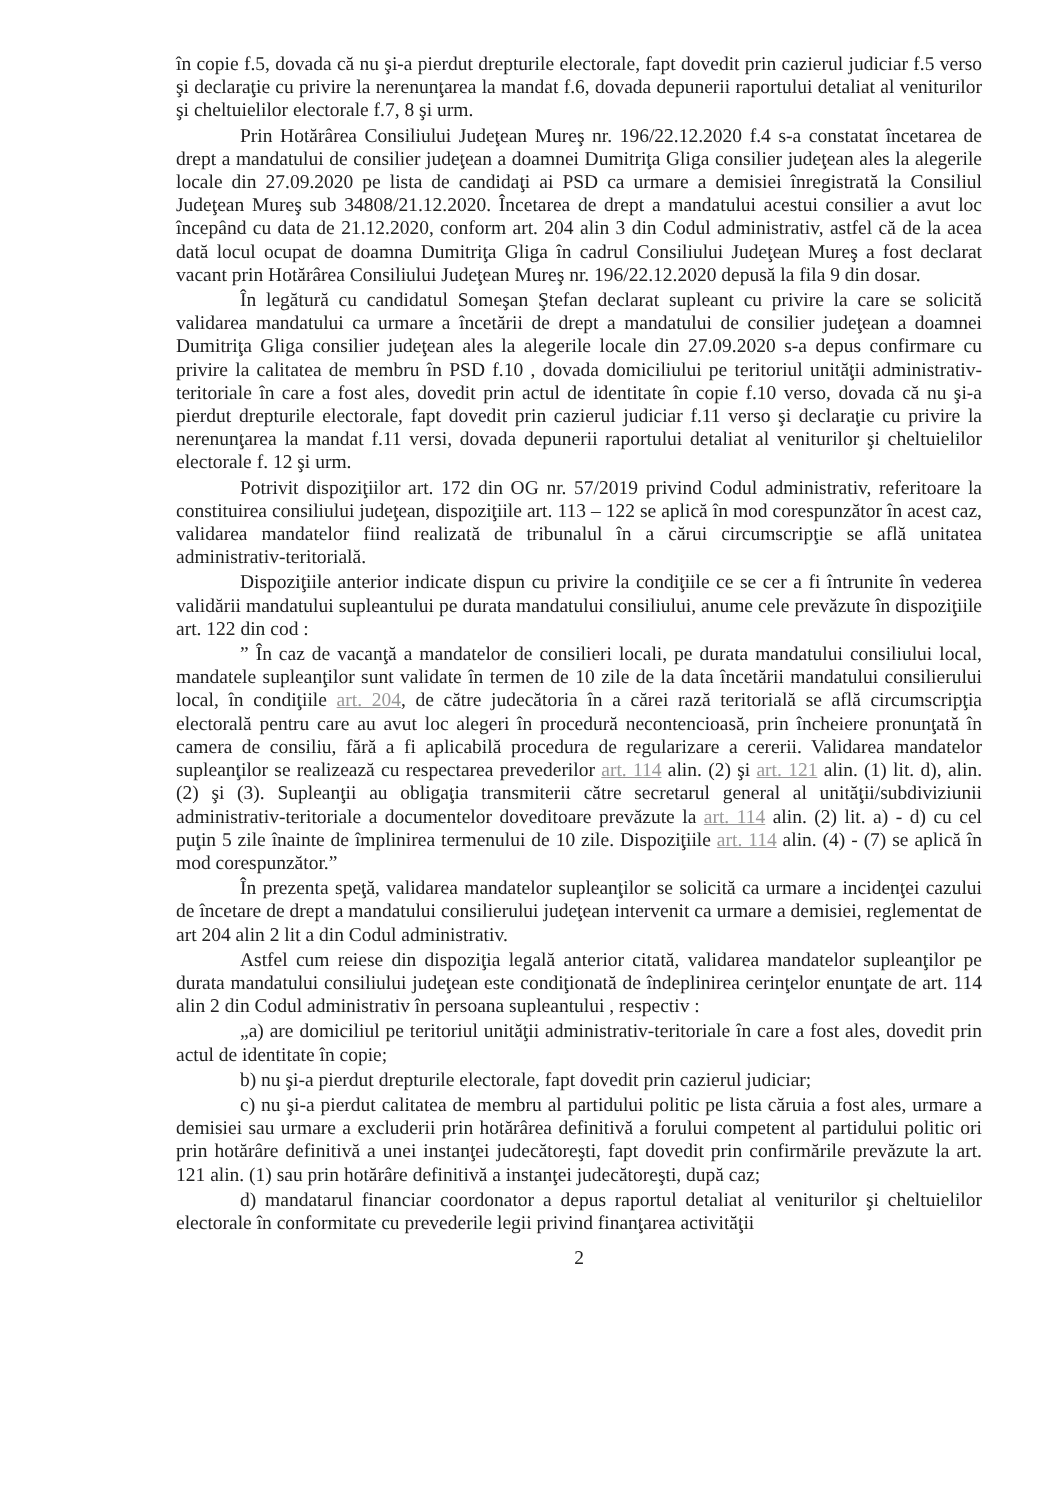în copie f.5, dovada că nu şi-a pierdut drepturile electorale, fapt dovedit prin cazierul judiciar f.5 verso şi declaraţie cu privire la nerenunţarea la mandat f.6, dovada depunerii raportului detaliat al veniturilor şi cheltuielilor electorale f.7, 8 şi urm.
Prin Hotărârea Consiliului Judeţean Mureş nr. 196/22.12.2020 f.4 s-a constatat încetarea de drept a mandatului de consilier judeţean a doamnei Dumitriţa Gliga consilier judeţean ales la alegerile locale din 27.09.2020 pe lista de candidaţi ai PSD ca urmare a demisiei înregistrată la Consiliul Judeţean Mureş sub 34808/21.12.2020. Încetarea de drept a mandatului acestui consilier a avut loc începând cu data de 21.12.2020, conform art. 204 alin 3 din Codul administrativ, astfel că de la acea dată locul ocupat de doamna Dumitriţa Gliga în cadrul Consiliului Judeţean Mureş a fost declarat vacant prin Hotărârea Consiliului Judeţean Mureş nr. 196/22.12.2020 depusă la fila 9 din dosar.
În legătură cu candidatul Someşan Ştefan declarat supleant cu privire la care se solicită validarea mandatului ca urmare a încetării de drept a mandatului de consilier judeţean a doamnei Dumitriţa Gliga consilier judeţean ales la alegerile locale din 27.09.2020 s-a depus confirmare cu privire la calitatea de membru în PSD f.10 , dovada domiciliului pe teritoriul unităţii administrativ-teritoriale în care a fost ales, dovedit prin actul de identitate în copie f.10 verso, dovada că nu şi-a pierdut drepturile electorale, fapt dovedit prin cazierul judiciar f.11 verso şi declaraţie cu privire la nerenunţarea la mandat f.11 versi, dovada depunerii raportului detaliat al veniturilor şi cheltuielilor electorale f. 12 şi urm.
Potrivit dispoziţiilor art. 172 din OG nr. 57/2019 privind Codul administrativ, referitoare la constituirea consiliului judeţean, dispoziţiile art. 113 – 122 se aplică în mod corespunzător în acest caz, validarea mandatelor fiind realizată de tribunalul în a cărui circumscripţie se află unitatea administrativ-teritorială.
Dispoziţiile anterior indicate dispun cu privire la condiţiile ce se cer a fi întrunite în vederea validării mandatului supleantului pe durata mandatului consiliului, anume cele prevăzute în dispoziţiile art. 122 din cod :
” În caz de vacanţă a mandatelor de consilieri locali, pe durata mandatului consiliului local, mandatele supleanţilor sunt validate în termen de 10 zile de la data încetării mandatului consilierului local, în condiţiile art. 204, de către judecătoria în a cărei rază teritorială se află circumscripţia electorală pentru care au avut loc alegeri în procedură necontencioasă, prin încheiere pronunţată în camera de consiliu, fără a fi aplicabilă procedura de regularizare a cererii. Validarea mandatelor supleanţilor se realizează cu respectarea prevederilor art. 114 alin. (2) şi art. 121 alin. (1) lit. d), alin. (2) şi (3). Supleanţii au obligaţia transmiterii către secretarul general al unităţii/subdiviziunii administrativ-teritoriale a documentelor doveditoare prevăzute la art. 114 alin. (2) lit. a) - d) cu cel puţin 5 zile înainte de împlinirea termenului de 10 zile. Dispoziţiile art. 114 alin. (4) - (7) se aplică în mod corespunzător.”
În prezenta speţă, validarea mandatelor supleanţilor se solicită ca urmare a incidenţei cazului de încetare de drept a mandatului consilierului judeţean intervenit ca urmare a demisiei, reglementat de art 204 alin 2 lit a din Codul administrativ.
Astfel cum reiese din dispoziţia legală anterior citată, validarea mandatelor supleanţilor pe durata mandatului consiliului judeţean este condiţionată de îndeplinirea cerinţelor enunţate de art. 114 alin 2 din Codul administrativ în persoana supleantului , respectiv :
„a) are domiciliul pe teritoriul unităţii administrativ-teritoriale în care a fost ales, dovedit prin actul de identitate în copie;
b) nu şi-a pierdut drepturile electorale, fapt dovedit prin cazierul judiciar;
c) nu şi-a pierdut calitatea de membru al partidului politic pe lista căruia a fost ales, urmare a demisiei sau urmare a excluderii prin hotărârea definitivă a forului competent al partidului politic ori prin hotărâre definitivă a unei instanţei judecătoreşti, fapt dovedit prin confirmările prevăzute la art. 121 alin. (1) sau prin hotărâre definitivă a instanţei judecătoreşti, după caz;
d) mandatarul financiar coordonator a depus raportul detaliat al veniturilor şi cheltuielilor electorale în conformitate cu prevederile legii privind finanţarea activităţii
2